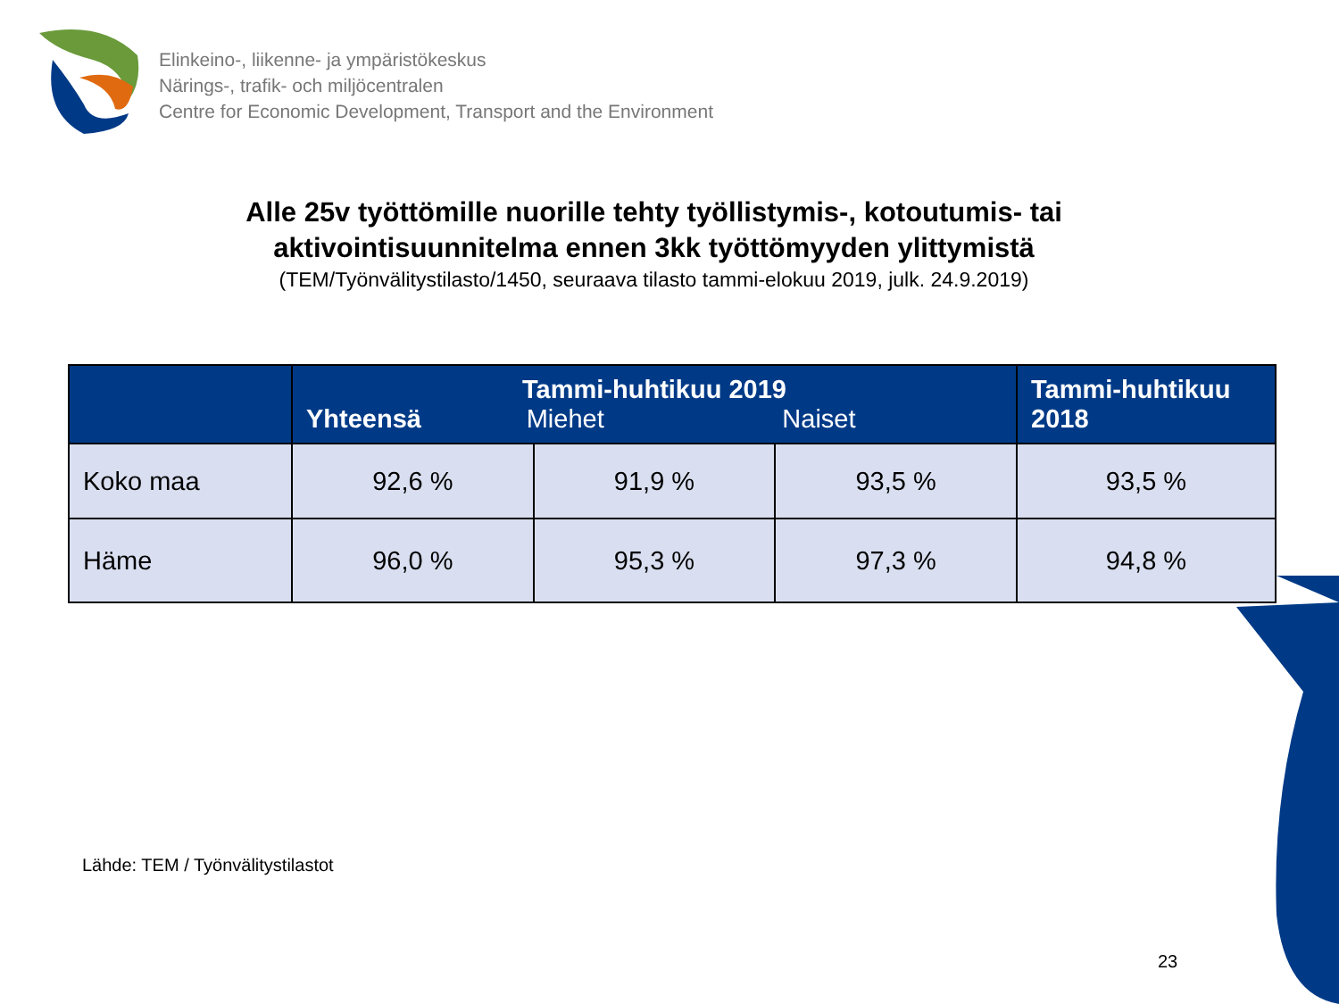Elinkeino-, liikenne- ja ympäristökeskus
Närings-, trafik- och miljöcentralen
Centre for Economic Development, Transport and the Environment
Alle 25v työttömille nuorille tehty työllistymis-, kotoutumis- tai
aktivointisuunnitelma ennen 3kk työttömyyden ylittymistä
(TEM/Työnvälitystilasto/1450, seuraava tilasto tammi-elokuu 2019, julk. 24.9.2019)
| | Tammi-huhtikuu 2019 Yhteensä Miehet Naiset | | | Tammi-huhtikuu 2018 |
| --- | --- | --- | --- | --- |
| Koko maa | 92,6 % | 91,9 % | 93,5 % | 93,5 % |
| Häme | 96,0 % | 95,3 % | 97,3 % | 94,8 % |
Lähde: TEM / Työnvälitystilastot
23